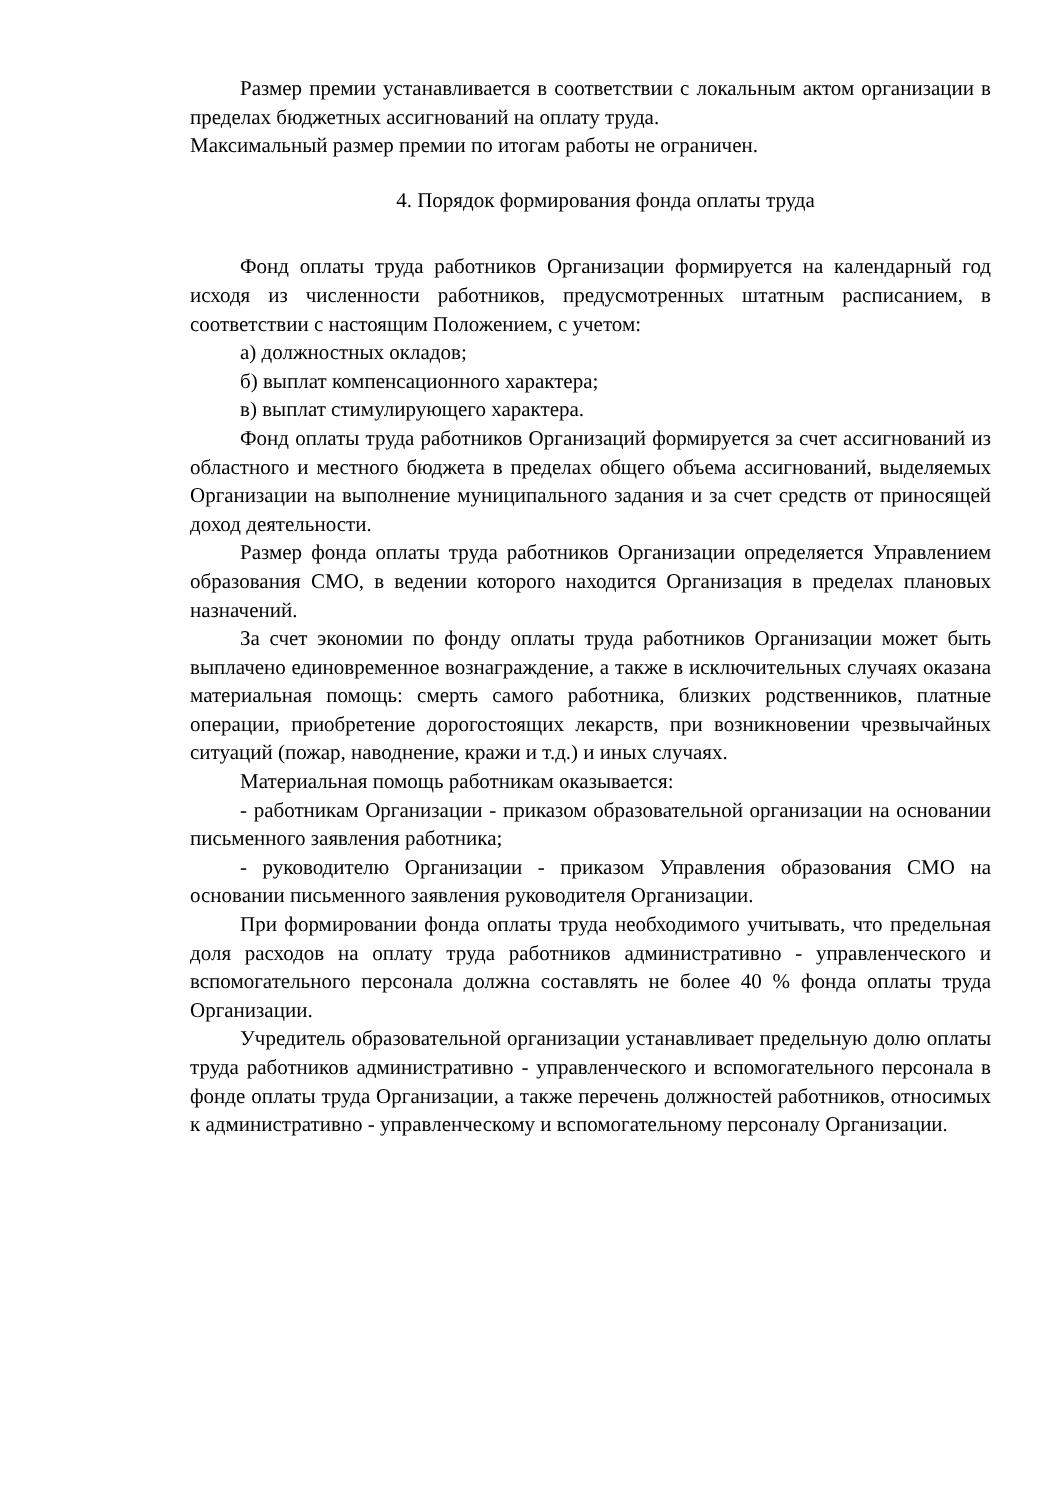Размер премии устанавливается в соответствии с локальным актом организации в пределах бюджетных ассигнований на оплату труда.
Максимальный размер премии по итогам работы не ограничен.
4. Порядок формирования фонда оплаты труда
Фонд оплаты труда работников Организации формируется на календарный год исходя из численности работников, предусмотренных штатным расписанием, в соответствии с настоящим Положением, с учетом:
а) должностных окладов;
б) выплат компенсационного характера;
в) выплат стимулирующего характера.
Фонд оплаты труда работников Организаций формируется за счет ассигнований из областного и местного бюджета в пределах общего объема ассигнований, выделяемых Организации на выполнение муниципального задания и за счет средств от приносящей доход деятельности.
Размер фонда оплаты труда работников Организации определяется Управлением образования СМО, в ведении которого находится Организация в пределах плановых назначений.
За счет экономии по фонду оплаты труда работников Организации может быть выплачено единовременное вознаграждение, а также в исключительных случаях оказана материальная помощь: смерть самого работника, близких родственников, платные операции, приобретение дорогостоящих лекарств, при возникновении чрезвычайных ситуаций (пожар, наводнение, кражи и т.д.) и иных случаях.
Материальная помощь работникам оказывается:
- работникам Организации - приказом образовательной организации на основании письменного заявления работника;
- руководителю Организации - приказом Управления образования СМО на основании письменного заявления руководителя Организации.
При формировании фонда оплаты труда необходимого учитывать, что предельная доля расходов на оплату труда работников административно - управленческого и вспомогательного персонала должна составлять не более 40 % фонда оплаты труда Организации.
Учредитель образовательной организации устанавливает предельную долю оплаты труда работников административно - управленческого и вспомогательного персонала в фонде оплаты труда Организации, а также перечень должностей работников, относимых к административно - управленческому и вспомогательному персоналу Организации.